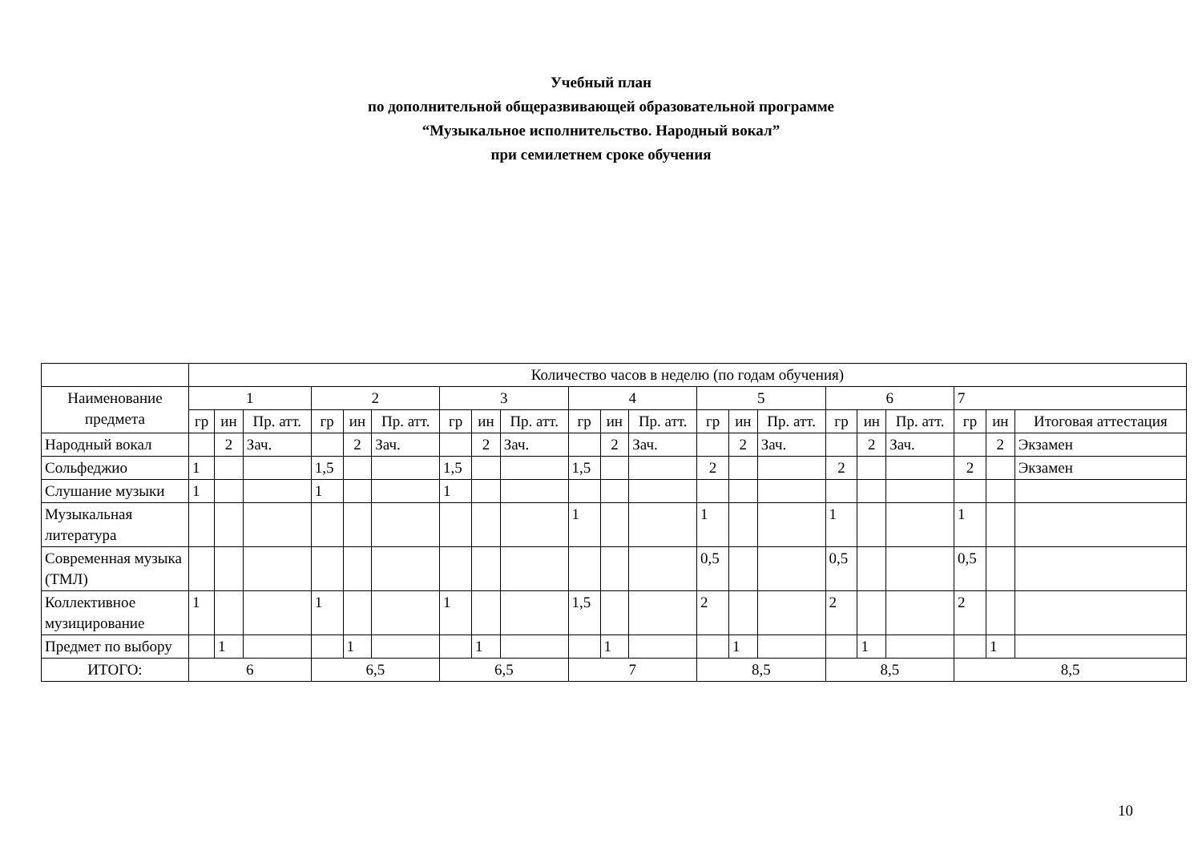Учебный план
по дополнительной общеразвивающей образовательной программе
“Музыкальное исполнительство. Народный вокал”
при семилетнем сроке обучения
| | Количество часов в неделю (по годам обучения) | | | | | | | | | | | | | | | | | | | | |
| --- | --- | --- | --- | --- | --- | --- | --- | --- | --- | --- | --- | --- | --- | --- | --- | --- | --- | --- | --- | --- | --- |
| Наименование предмета | 1 | | | 2 | | | 3 | | | 4 | | | 5 | | | 6 | | | 7 | | |
| | гр | ин | Пр. атт. | гр | ин | Пр. атт. | гр | ин | Пр. атт. | гр | ин | Пр. атт. | гр | ин | Пр. атт. | гр | ин | Пр. атт. | гр | ин | Итоговая аттестация |
| Народный вокал | | 2 | Зач. | | 2 | Зач. | | 2 | Зач. | | 2 | Зач. | | 2 | Зач. | | 2 | Зач. | | 2 | Экзамен |
| Сольфеджио | 1 | | | 1,5 | | | 1,5 | | | 1,5 | | | 2 | | | 2 | | | 2 | | Экзамен |
| Слушание музыки | 1 | | | 1 | | | 1 | | | | | | | | | | | | | | |
| Музыкальная литература | | | | | | | | | | 1 | | | 1 | | | 1 | | | 1 | | |
| Современная музыка (ТМЛ) | | | | | | | | | | | | | 0,5 | | | 0,5 | | | 0,5 | | |
| Коллективное музицирование | 1 | | | 1 | | | 1 | | | 1,5 | | | 2 | | | 2 | | | 2 | | |
| Предмет по выбору | | 1 | | | 1 | | | 1 | | | 1 | | | 1 | | | 1 | | | 1 | |
| ИТОГО: | 6 | | | 6,5 | | | 6,5 | | | 7 | | | 8,5 | | | 8,5 | | | 8,5 | | |
10